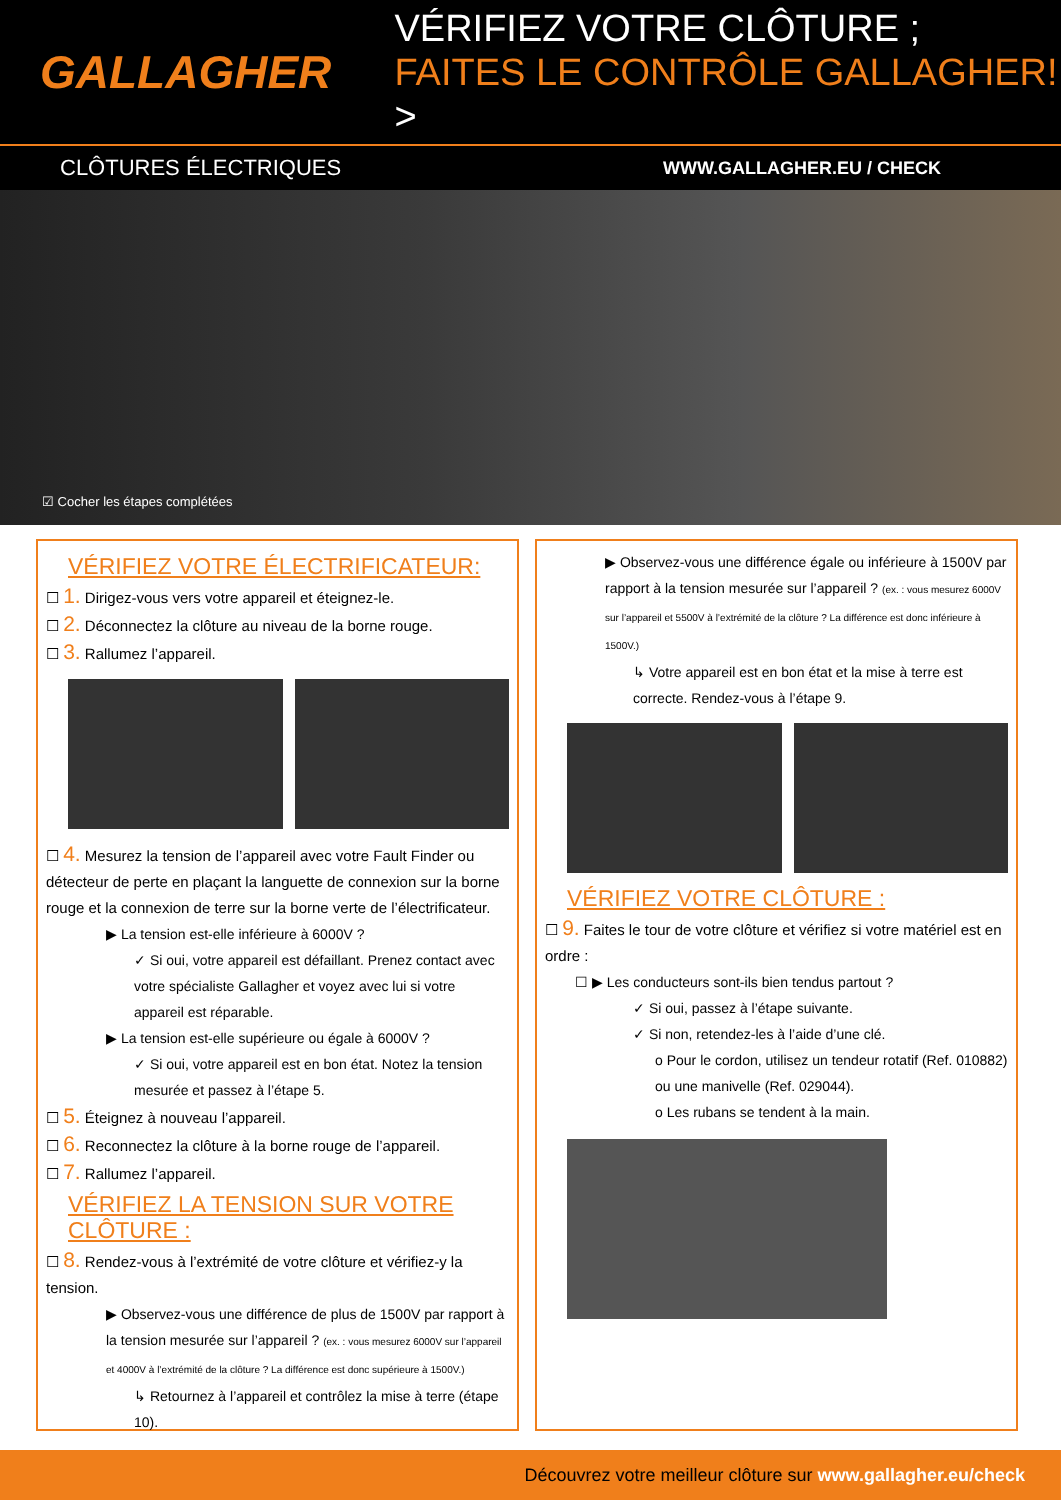GALLAGHER
VÉRIFIEZ VOTRE CLÔTURE ;
FAITES LE CONTRÔLE GALLAGHER! >
CLÔTURES ÉLECTRIQUES WWW.GALLAGHER.EU / CHECK
☑ Cocher les étapes complétées
VÉRIFIEZ VOTRE ÉLECTRIFICATEUR:
☐ 1. Dirigez-vous vers votre appareil et éteignez-le.
☐ 2. Déconnectez la clôture au niveau de la borne rouge.
☐ 3. Rallumez l’appareil.
☐ 4. Mesurez la tension de l’appareil avec votre Fault Finder ou détecteur de perte en plaçant la languette de connexion sur la borne rouge et la connexion de terre sur la borne verte de l’électrificateur.
▶ La tension est-elle inférieure à 6000V ?
✓ Si oui, votre appareil est défaillant. Prenez contact avec votre spécialiste Gallagher et voyez avec lui si votre appareil est réparable.
▶ La tension est-elle supérieure ou égale à 6000V ?
✓ Si oui, votre appareil est en bon état. Notez la tension mesurée et passez à l’étape 5.
☐ 5. Éteignez à nouveau l’appareil.
☐ 6. Reconnectez la clôture à la borne rouge de l’appareil.
☐ 7. Rallumez l’appareil.
VÉRIFIEZ LA TENSION SUR VOTRE CLÔTURE :
☐ 8. Rendez-vous à l’extrémité de votre clôture et vérifiez-y la tension.
▶ Observez-vous une différence de plus de 1500V par rapport à la tension mesurée sur l’appareil ? (ex. : vous mesurez 6000V sur l’appareil et 4000V à l’extrémité de la clôture ? La différence est donc supérieure à 1500V.)
↳ Retournez à l’appareil et contrôlez la mise à terre (étape 10).
▶ Observez-vous une différence égale ou inférieure à 1500V par rapport à la tension mesurée sur l’appareil ? (ex. : vous mesurez 6000V sur l’appareil et 5500V à l’extrémité de la clôture ? La différence est donc inférieure à 1500V.)
↳ Votre appareil est en bon état et la mise à terre est correcte. Rendez-vous à l’étape 9.
VÉRIFIEZ VOTRE CLÔTURE :
☐ 9. Faites le tour de votre clôture et vérifiez si votre matériel est en ordre :
☐ ▶ Les conducteurs sont-ils bien tendus partout ?
✓ Si oui, passez à l’étape suivante.
✓ Si non, retendez-les à l’aide d’une clé.
o Pour le cordon, utilisez un tendeur rotatif (Ref. 010882) ou une manivelle (Ref. 029044).
o Les rubans se tendent à la main.
Découvrez votre meilleur clôture sur www.gallagher.eu/check